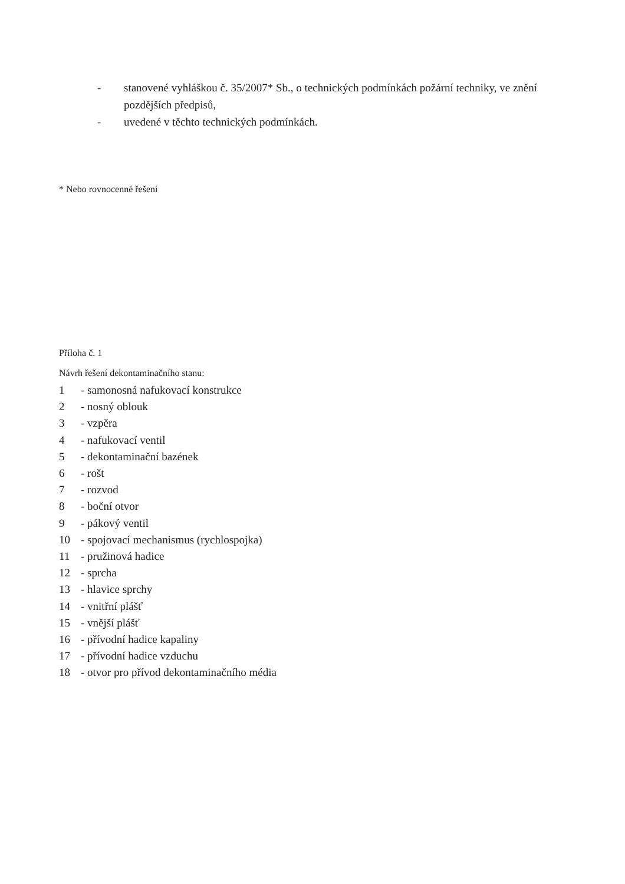- stanovené vyhláškou č. 35/2007* Sb., o technických podmínkách požární techniky, ve znění pozdějších předpisů,
- uvedené v těchto technických podmínkách.
* Nebo rovnocenné řešení
Příloha č. 1
Návrh řešení dekontaminačního stanu:
1 - samonosná nafukovací konstrukce
2 - nosný oblouk
3 - vzpěra
4 - nafukovací ventil
5 - dekontaminační bazének
6 - rošt
7 - rozvod
8 - boční otvor
9 - pákový ventil
10 - spojovací mechanismus (rychlospojka)
11 - pružinová hadice
12 - sprcha
13 - hlavice sprchy
14 - vnitřní plášť
15 - vnější plášť
16 - přívodní hadice kapaliny
17 - přívodní hadice vzduchu
18 - otvor pro přívod dekontaminačního média